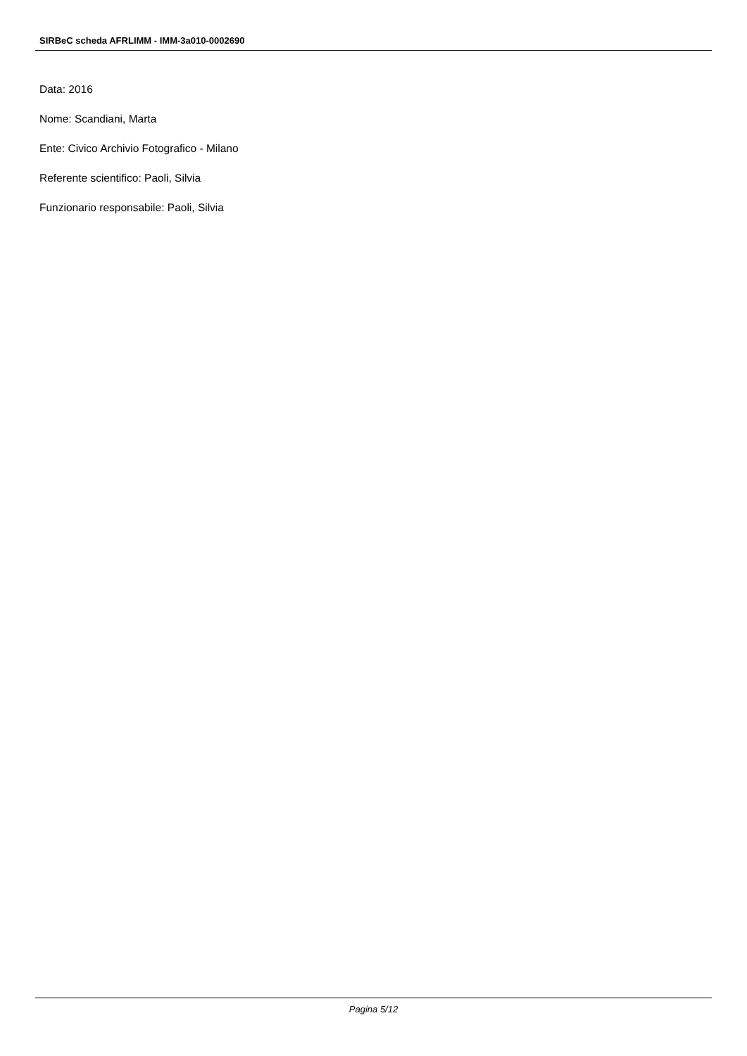SIRBeC scheda AFRLIMM - IMM-3a010-0002690
Data: 2016
Nome: Scandiani, Marta
Ente: Civico Archivio Fotografico - Milano
Referente scientifico: Paoli, Silvia
Funzionario responsabile: Paoli, Silvia
Pagina 5/12